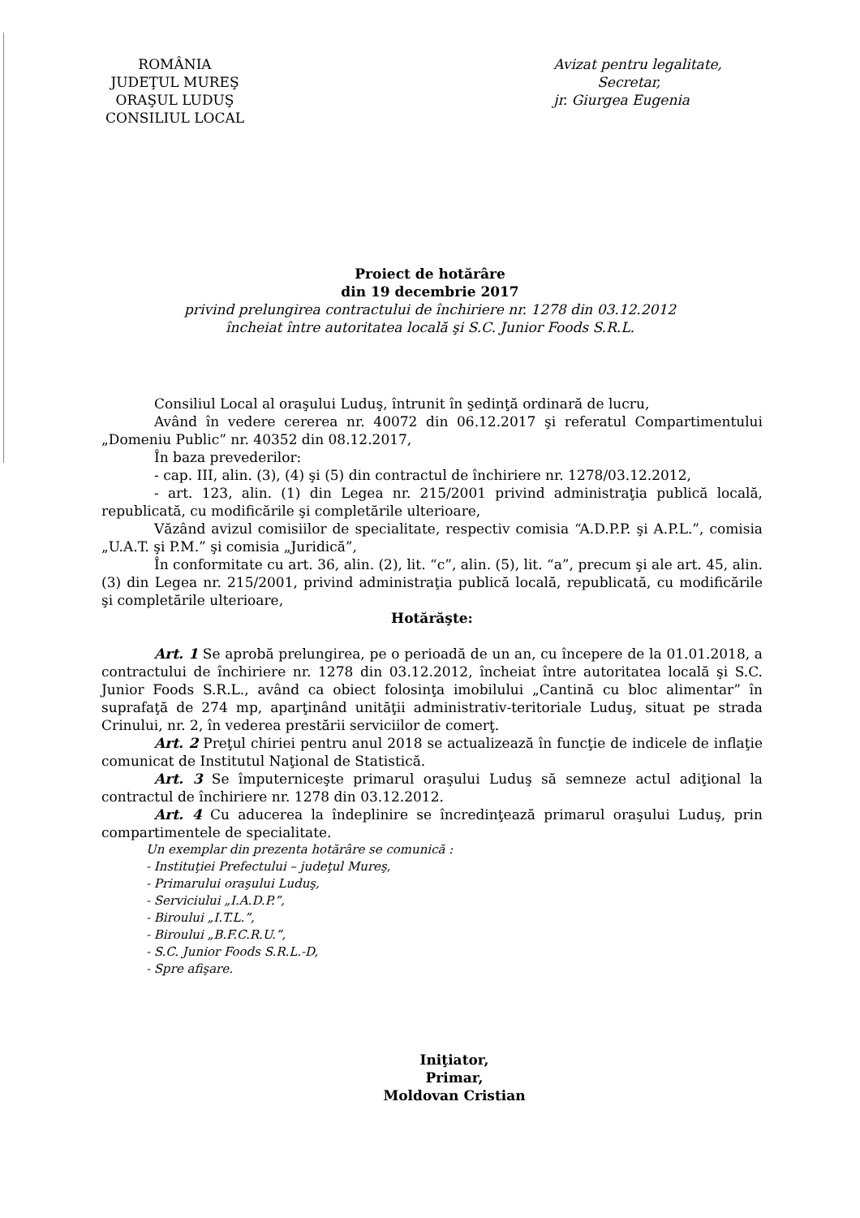ROMÂNIA
JUDEŢUL MUREŞ
ORAŞUL LUDUŞ
CONSILIUL LOCAL
Avizat pentru legalitate,
Secretar,
jr. Giurgea Eugenia
Proiect de hotărâre
din 19 decembrie 2017
privind prelungirea contractului de închiriere nr. 1278 din 03.12.2012
încheiat între autoritatea locală şi S.C. Junior Foods S.R.L.
Consiliul Local al oraşului Luduş, întrunit în şedinţă ordinară de lucru,
Având în vedere cererea nr. 40072 din 06.12.2017 şi referatul Compartimentului „Domeniu Public” nr. 40352 din 08.12.2017,
În baza prevederilor:
- cap. III, alin. (3), (4) şi (5) din contractul de închiriere nr. 1278/03.12.2012,
- art. 123, alin. (1) din Legea nr. 215/2001 privind administraţia publică locală, republicată, cu modificările şi completările ulterioare,
Văzând avizul comisiilor de specialitate, respectiv comisia “A.D.P.P. şi A.P.L.”, comisia „U.A.T. şi P.M.” şi comisia „Juridică”,
În conformitate cu art. 36, alin. (2), lit. “c”, alin. (5), lit. “a”, precum şi ale art. 45, alin. (3) din Legea nr. 215/2001, privind administraţia publică locală, republicată, cu modificările şi completările ulterioare,
Hotărăşte:
Art. 1 Se aprobă prelungirea, pe o perioadă de un an, cu începere de la 01.01.2018, a contractului de închiriere nr. 1278 din 03.12.2012, încheiat între autoritatea locală şi S.C. Junior Foods S.R.L., având ca obiect folosinţa imobilului „Cantină cu bloc alimentar” în suprafaţă de 274 mp, aparţinând unităţii administrativ-teritoriale Luduş, situat pe strada Crinului, nr. 2, în vederea prestării serviciilor de comerţ.
Art. 2 Preţul chiriei pentru anul 2018 se actualizează în funcţie de indicele de inflaţie comunicat de Institutul Naţional de Statistică.
Art. 3 Se împuterniceşte primarul oraşului Luduş să semneze actul adiţional la contractul de închiriere nr. 1278 din 03.12.2012.
Art. 4 Cu aducerea la îndeplinire se încredinţează primarul oraşului Luduş, prin compartimentele de specialitate.
Un exemplar din prezenta hotărâre se comunică :
- Instituţiei Prefectului – judeţul Mureş,
- Primarului oraşului Luduş,
- Serviciului „I.A.D.P.”,
- Biroului „I.T.L.”,
- Biroului „B.F.C.R.U.”,
- S.C. Junior Foods S.R.L.-D,
- Spre afişare.
Iniţiator,
Primar,
Moldovan Cristian